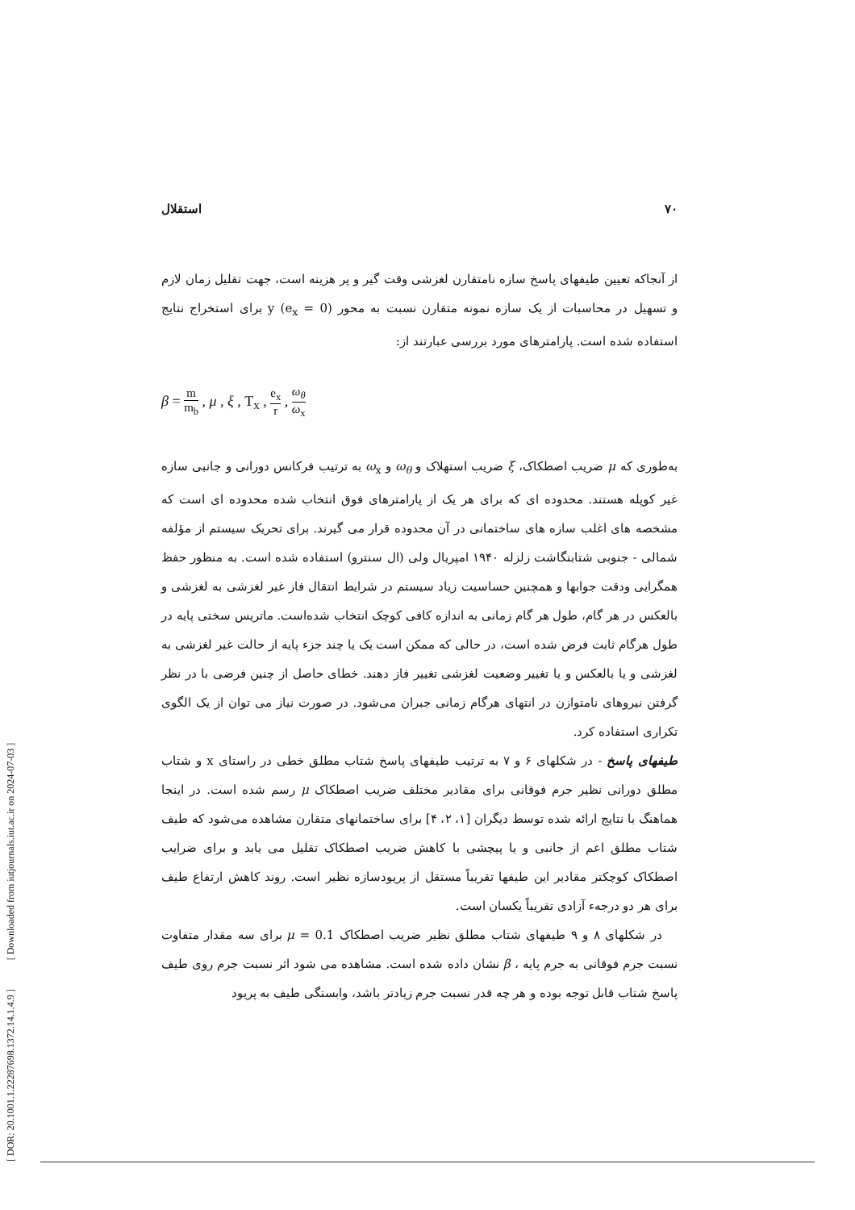[ DOR: 20.1001.1.22287698.1372.14.1.4.9 ] [ Downloaded from iutjournals.iut.ac.ir on 2024-07-03 ]
۷۰ استقلال
از آنجاکه تعیین طیفهای پاسخ سازه نامتقارن لغزشی وقت گیر و پر هزینه است، جهت تقلیل زمان لازم و تسهیل در محاسبات از یک سازه نمونه متقارن نسبت به محور y (e<sub>x</sub> = 0) برای استخراج نتایج استفاده شده است. پارامترهای مورد بررسی عبارتند از:
β = m m<sub>b</sub> , μ , ξ , T<sub>x</sub> , e<sub>x</sub> r , ω<sub>θ</sub> ω<sub>x</sub>
به‌طوری که μ ضریب اصطکاک، ξ ضریب استهلاک و ω<sub>θ</sub> و ω<sub>x</sub> به ترتیب فرکانس دورانی و جانبی سازه غیر کوپله هستند. محدوده ای که برای هر یک از پارامترهای فوق انتخاب شده محدوده ای است که مشخصه های اغلب سازه های ساختمانی در آن محدوده قرار می گیرند. برای تحریک سیستم از مؤلفه شمالی - جنوبی شتابنگاشت زلزله ۱۹۴۰ امپریال ولی (ال سنترو) استفاده شده است. به منظور حفظ همگرایی ودقت جوابها و همچنین حساسیت زیاد سیستم در شرایط انتقال فاز غیر لغزشی به لغزشی و بالعکس در هر گام، طول هر گام زمانی به اندازه کافی کوچک انتخاب شده‌است. ماتریس سختی پایه در طول هرگام ثابت فرض شده است، در حالی که ممکن است یک یا چند جزء پایه از حالت غیر لغزشی به لغزشی و یا بالعکس و یا تغییر وضعیت لغزشی تغییر فاز دهند. خطای حاصل از چنین فرضی با در نظر گرفتن نیروهای نامتوازن در انتهای هرگام زمانی جبران می‌شود. در صورت نیاز می توان از یک الگوی تکراری استفاده کرد.
طیفهای پاسخ - در شکلهای ۶ و ۷ به ترتیب طیفهای پاسخ شتاب مطلق خطی در راستای x و شتاب مطلق دورانی نظیر جرم فوقانی برای مقادیر مختلف ضریب اصطکاک μ رسم شده است. در اینجا هماهنگ با نتایج ارائه شده توسط دیگران [۱، ۲، ۴] برای ساختمانهای متقارن مشاهده می‌شود که طیف شتاب مطلق اعم از جانبی و یا پیچشی با کاهش ضریب اصطکاک تقلیل می یابد و برای ضرایب اصطکاک کوچکتر مقادیر این طیفها تقریباً مستقل از پریودسازه نظیر است. روند کاهش ارتفاع طیف برای هر دو درجهء آزادی تقریباً یکسان است.
در شکلهای ۸ و ۹ طیفهای شتاب مطلق نظیر ضریب اصطکاک μ = 0.1 برای سه مقدار متفاوت نسبت جرم فوقانی به جرم پایه ، β نشان داده شده است. مشاهده می شود اثر نسبت جرم روی طیف پاسخ شتاب قابل توجه بوده و هر چه قدر نسبت جرم زیادتر باشد، وابستگی طیف به پریود